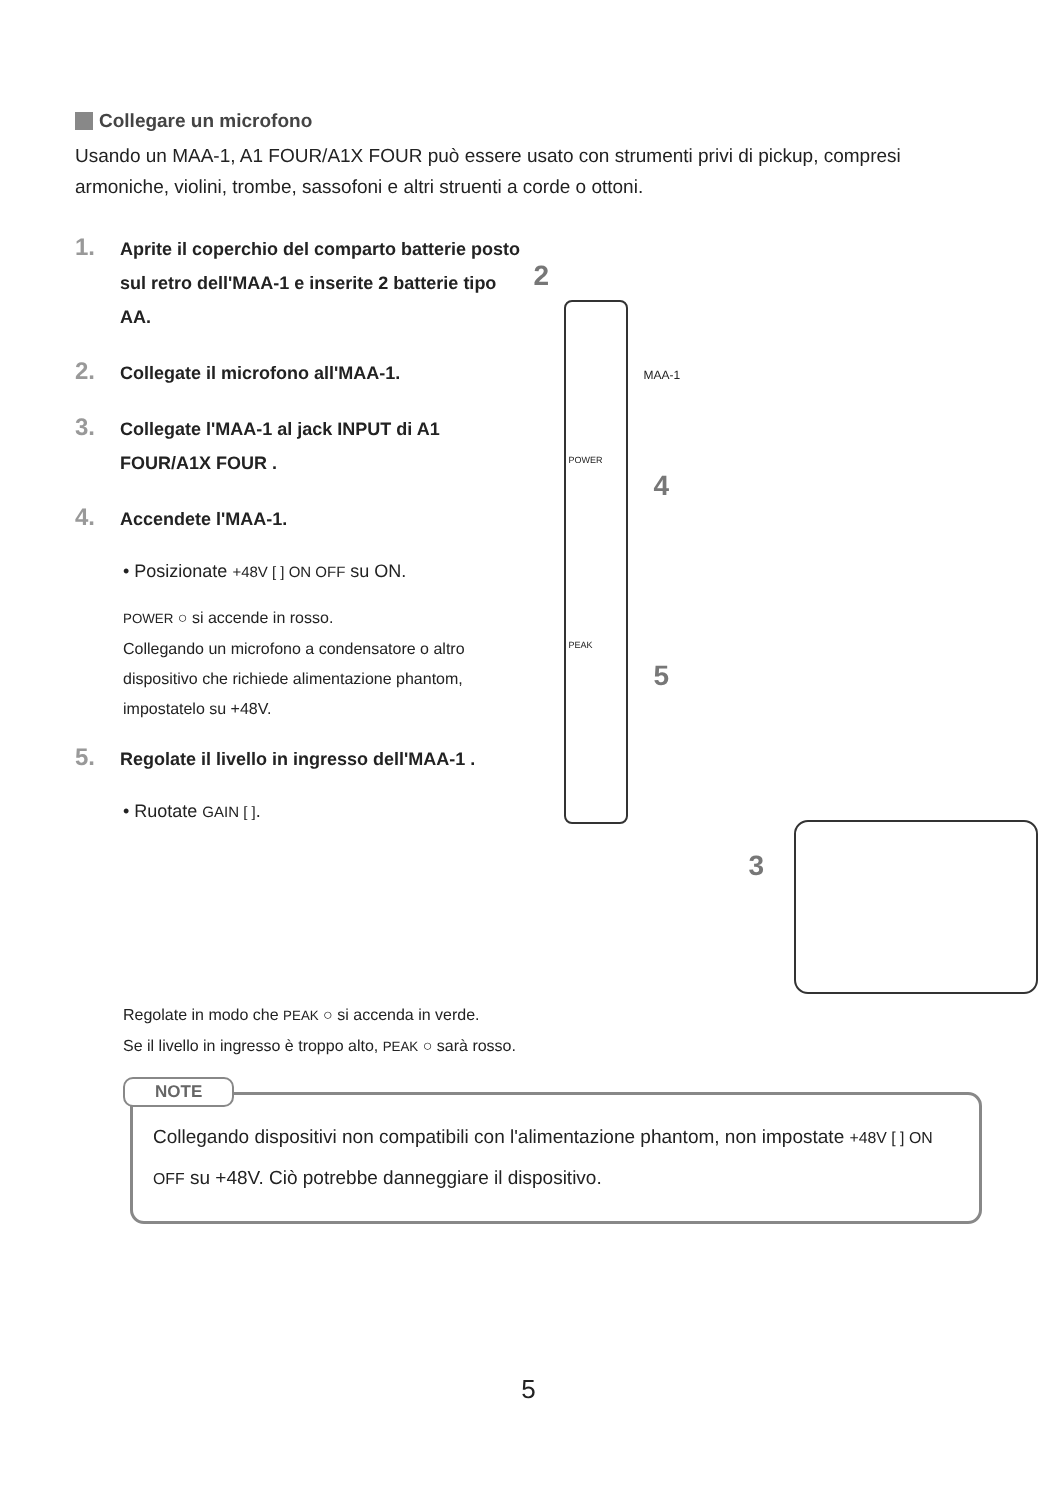Collegare un microfono
Usando un MAA-1, A1 FOUR/A1X FOUR può essere usato con strumenti privi di pickup, compresi armoniche, violini, trombe, sassofoni e altri struenti a corde o ottoni.
1. Aprite il coperchio del comparto batterie posto sul retro dell'MAA-1 e inserite 2 batterie tipo AA.
2. Collegate il microfono all'MAA-1.
3. Collegate l'MAA-1 al jack INPUT di A1 FOUR/A1X FOUR .
4. Accendete l'MAA-1.
• Posizionate +48V [ ] ON OFF su ON.
POWER ○ si accende in rosso.
Collegando un microfono a condensatore o altro dispositivo che richiede alimentazione phantom, impostatelo su +48V.
5. Regolate il livello in ingresso dell'MAA-1 .
• Ruotate GAIN [ ].
2
MAA-1
POWER
4
PEAK
5
3
Regolate in modo che PEAK ○ si accenda in verde.
Se il livello in ingresso è troppo alto, PEAK ○ sarà rosso.
NOTE
Collegando dispositivi non compatibili con l'alimentazione phantom, non impostate +48V [ ] ON OFF su +48V. Ciò potrebbe danneggiare il dispositivo.
5